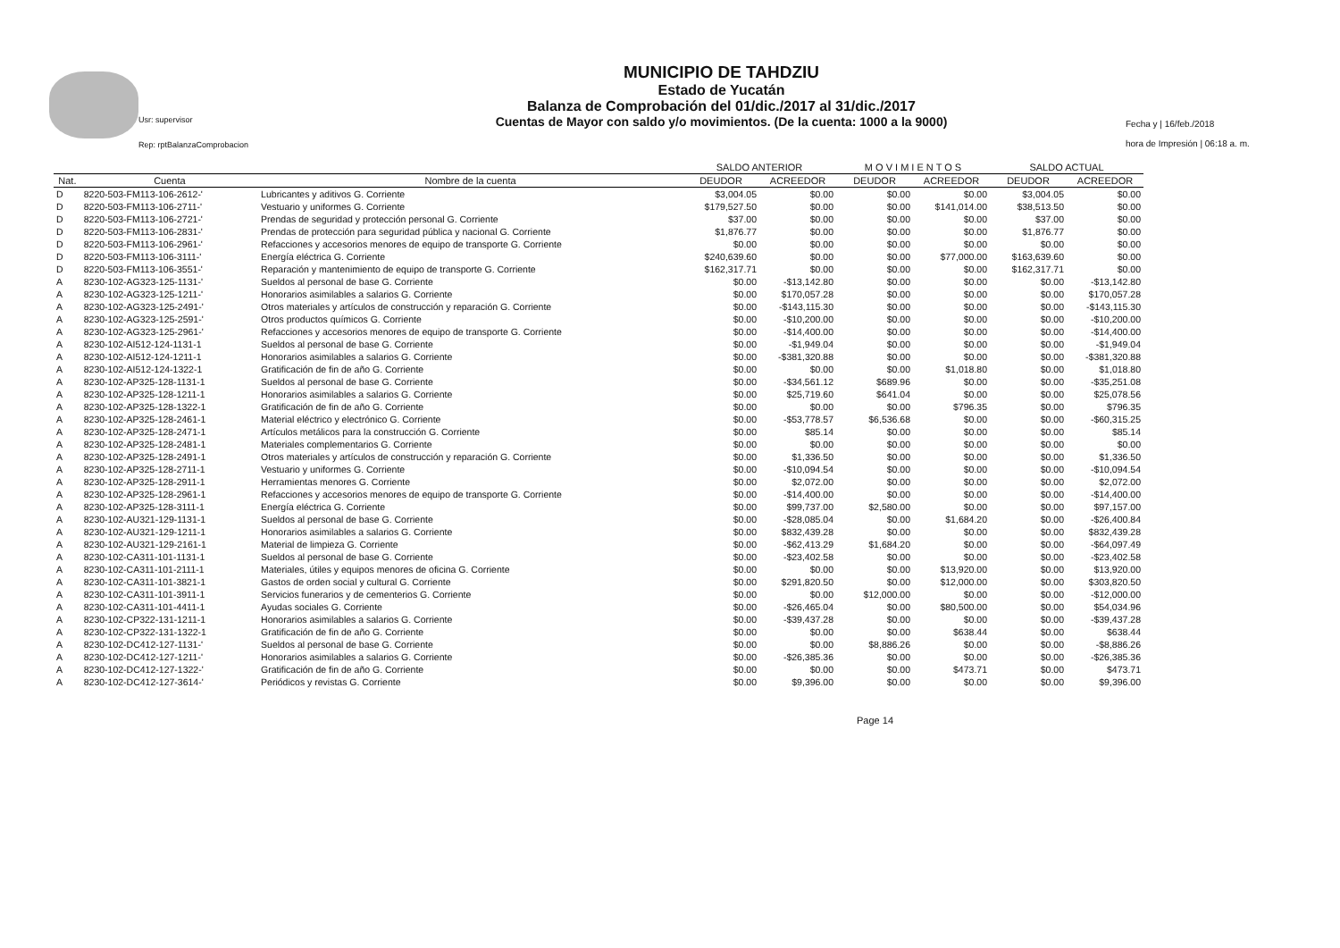Usr: supervisor
Rep: rptBalanzaComprobacion
MUNICIPIO DE TAHDZIU
Estado de Yucatán
Balanza de Comprobación del 01/dic./2017 al 31/dic./2017
Cuentas de Mayor con saldo y/o movimientos. (De la cuenta: 1000 a la 9000)
Fecha y | 16/feb./2018
hora de Impresión | 06:18 a. m.
| | | | SALDO ANTERIOR | | M O V I M I E N T O S | | SALDO ACTUAL | |
| --- | --- | --- | --- | --- | --- | --- | --- | --- |
| Nat. | Cuenta | Nombre de la cuenta | DEUDOR | ACREEDOR | DEUDOR | ACREEDOR | DEUDOR | ACREEDOR |
| D | 8220-503-FM113-106-2612-' | Lubricantes y aditivos G. Corriente | $3,004.05 | $0.00 | $0.00 | $0.00 | $3,004.05 | $0.00 |
| D | 8220-503-FM113-106-2711-' | Vestuario y uniformes G. Corriente | $179,527.50 | $0.00 | $0.00 | $141,014.00 | $38,513.50 | $0.00 |
| D | 8220-503-FM113-106-2721-' | Prendas de seguridad y protección personal G. Corriente | $37.00 | $0.00 | $0.00 | $0.00 | $37.00 | $0.00 |
| D | 8220-503-FM113-106-2831-' | Prendas de protección para seguridad pública y nacional G. Corriente | $1,876.77 | $0.00 | $0.00 | $0.00 | $1,876.77 | $0.00 |
| D | 8220-503-FM113-106-2961-' | Refacciones y accesorios menores de equipo de transporte G. Corriente | $0.00 | $0.00 | $0.00 | $0.00 | $0.00 | $0.00 |
| D | 8220-503-FM113-106-3111-' | Energía eléctrica G. Corriente | $240,639.60 | $0.00 | $0.00 | $77,000.00 | $163,639.60 | $0.00 |
| D | 8220-503-FM113-106-3551-' | Reparación y mantenimiento de equipo de transporte G. Corriente | $162,317.71 | $0.00 | $0.00 | $0.00 | $162,317.71 | $0.00 |
| A | 8230-102-AG323-125-1131-' | Sueldos al personal de base G. Corriente | $0.00 | -$13,142.80 | $0.00 | $0.00 | $0.00 | -$13,142.80 |
| A | 8230-102-AG323-125-1211-' | Honorarios asimilables a salarios G. Corriente | $0.00 | $170,057.28 | $0.00 | $0.00 | $0.00 | $170,057.28 |
| A | 8230-102-AG323-125-2491-' | Otros materiales y artículos de construcción y reparación G. Corriente | $0.00 | -$143,115.30 | $0.00 | $0.00 | $0.00 | -$143,115.30 |
| A | 8230-102-AG323-125-2591-' | Otros productos químicos G. Corriente | $0.00 | -$10,200.00 | $0.00 | $0.00 | $0.00 | -$10,200.00 |
| A | 8230-102-AG323-125-2961-' | Refacciones y accesorios menores de equipo de transporte G. Corriente | $0.00 | -$14,400.00 | $0.00 | $0.00 | $0.00 | -$14,400.00 |
| A | 8230-102-AI512-124-1131-1 | Sueldos al personal de base G. Corriente | $0.00 | -$1,949.04 | $0.00 | $0.00 | $0.00 | -$1,949.04 |
| A | 8230-102-AI512-124-1211-1 | Honorarios asimilables a salarios G. Corriente | $0.00 | -$381,320.88 | $0.00 | $0.00 | $0.00 | -$381,320.88 |
| A | 8230-102-AI512-124-1322-1 | Gratificación de fin de año G. Corriente | $0.00 | $0.00 | $0.00 | $1,018.80 | $0.00 | $1,018.80 |
| A | 8230-102-AP325-128-1131-1 | Sueldos al personal de base G. Corriente | $0.00 | -$34,561.12 | $689.96 | $0.00 | $0.00 | -$35,251.08 |
| A | 8230-102-AP325-128-1211-1 | Honorarios asimilables a salarios G. Corriente | $0.00 | $25,719.60 | $641.04 | $0.00 | $0.00 | $25,078.56 |
| A | 8230-102-AP325-128-1322-1 | Gratificación de fin de año G. Corriente | $0.00 | $0.00 | $0.00 | $796.35 | $0.00 | $796.35 |
| A | 8230-102-AP325-128-2461-1 | Material eléctrico y electrónico G. Corriente | $0.00 | -$53,778.57 | $6,536.68 | $0.00 | $0.00 | -$60,315.25 |
| A | 8230-102-AP325-128-2471-1 | Artículos metálicos para la construcción G. Corriente | $0.00 | $85.14 | $0.00 | $0.00 | $0.00 | $85.14 |
| A | 8230-102-AP325-128-2481-1 | Materiales complementarios G. Corriente | $0.00 | $0.00 | $0.00 | $0.00 | $0.00 | $0.00 |
| A | 8230-102-AP325-128-2491-1 | Otros materiales y artículos de construcción y reparación G. Corriente | $0.00 | $1,336.50 | $0.00 | $0.00 | $0.00 | $1,336.50 |
| A | 8230-102-AP325-128-2711-1 | Vestuario y uniformes G. Corriente | $0.00 | -$10,094.54 | $0.00 | $0.00 | $0.00 | -$10,094.54 |
| A | 8230-102-AP325-128-2911-1 | Herramientas menores G. Corriente | $0.00 | $2,072.00 | $0.00 | $0.00 | $0.00 | $2,072.00 |
| A | 8230-102-AP325-128-2961-1 | Refacciones y accesorios menores de equipo de transporte G. Corriente | $0.00 | -$14,400.00 | $0.00 | $0.00 | $0.00 | -$14,400.00 |
| A | 8230-102-AP325-128-3111-1 | Energía eléctrica G. Corriente | $0.00 | $99,737.00 | $2,580.00 | $0.00 | $0.00 | $97,157.00 |
| A | 8230-102-AU321-129-1131-1 | Sueldos al personal de base G. Corriente | $0.00 | -$28,085.04 | $0.00 | $1,684.20 | $0.00 | -$26,400.84 |
| A | 8230-102-AU321-129-1211-1 | Honorarios asimilables a salarios G. Corriente | $0.00 | $832,439.28 | $0.00 | $0.00 | $0.00 | $832,439.28 |
| A | 8230-102-AU321-129-2161-1 | Material de limpieza G. Corriente | $0.00 | -$62,413.29 | $1,684.20 | $0.00 | $0.00 | -$64,097.49 |
| A | 8230-102-CA311-101-1131-1 | Sueldos al personal de base G. Corriente | $0.00 | -$23,402.58 | $0.00 | $0.00 | $0.00 | -$23,402.58 |
| A | 8230-102-CA311-101-2111-1 | Materiales, útiles y equipos menores de oficina G. Corriente | $0.00 | $0.00 | $0.00 | $13,920.00 | $0.00 | $13,920.00 |
| A | 8230-102-CA311-101-3821-1 | Gastos de orden social y cultural G. Corriente | $0.00 | $291,820.50 | $0.00 | $12,000.00 | $0.00 | $303,820.50 |
| A | 8230-102-CA311-101-3911-1 | Servicios funerarios y de cementerios G. Corriente | $0.00 | $0.00 | $12,000.00 | $0.00 | $0.00 | -$12,000.00 |
| A | 8230-102-CA311-101-4411-1 | Ayudas sociales G. Corriente | $0.00 | -$26,465.04 | $0.00 | $80,500.00 | $0.00 | $54,034.96 |
| A | 8230-102-CP322-131-1211-1 | Honorarios asimilables a salarios G. Corriente | $0.00 | -$39,437.28 | $0.00 | $0.00 | $0.00 | -$39,437.28 |
| A | 8230-102-CP322-131-1322-1 | Gratificación de fin de año G. Corriente | $0.00 | $0.00 | $0.00 | $638.44 | $0.00 | $638.44 |
| A | 8230-102-DC412-127-1131-' | Sueldos al personal de base G. Corriente | $0.00 | $0.00 | $8,886.26 | $0.00 | $0.00 | -$8,886.26 |
| A | 8230-102-DC412-127-1211-' | Honorarios asimilables a salarios G. Corriente | $0.00 | -$26,385.36 | $0.00 | $0.00 | $0.00 | -$26,385.36 |
| A | 8230-102-DC412-127-1322-' | Gratificación de fin de año G. Corriente | $0.00 | $0.00 | $0.00 | $473.71 | $0.00 | $473.71 |
| A | 8230-102-DC412-127-3614-' | Periódicos y revistas G. Corriente | $0.00 | $9,396.00 | $0.00 | $0.00 | $0.00 | $9,396.00 |
Page 14